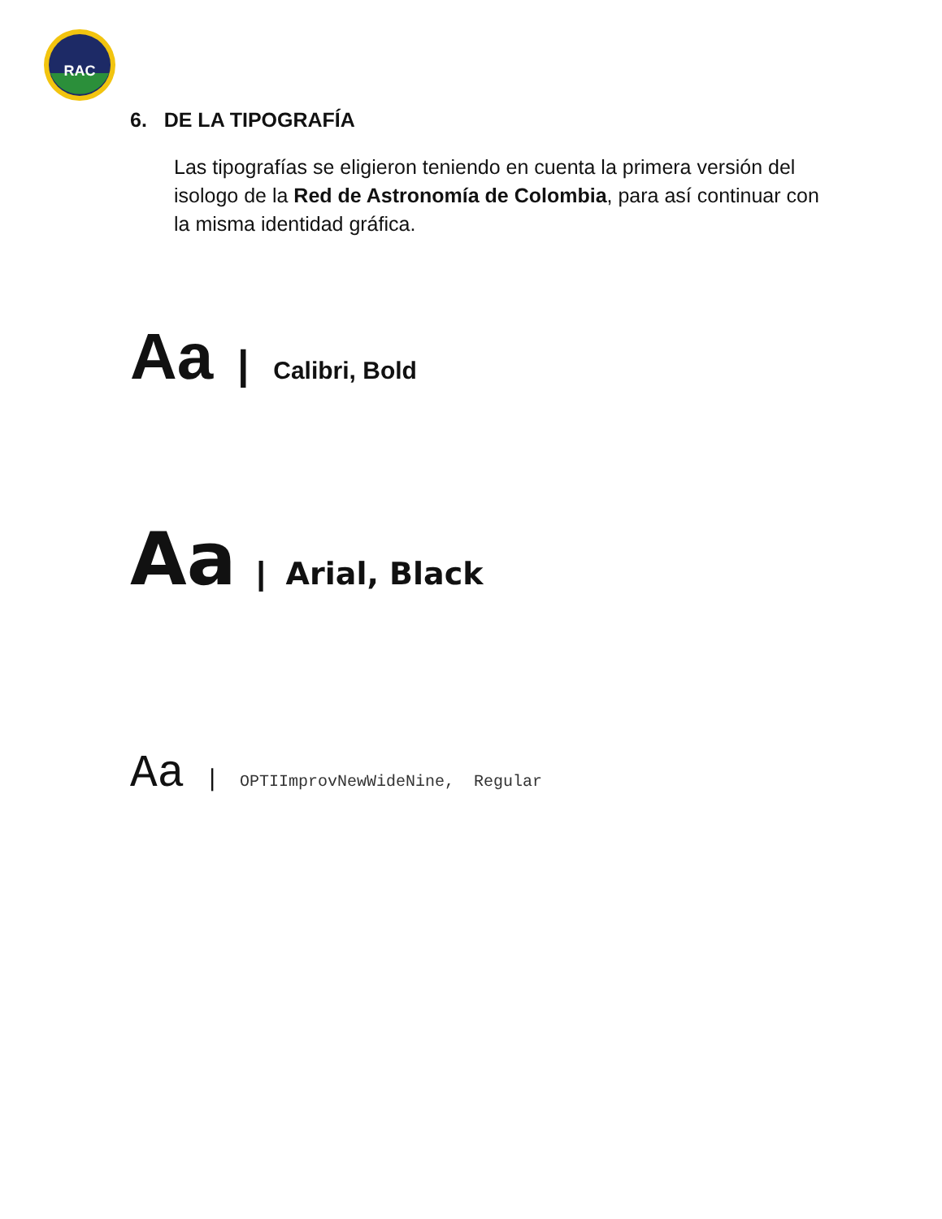RAC
6. DE LA TIPOGRAFÍA
Las tipografías se eligieron teniendo en cuenta la primera versión del isologo de la Red de Astronomía de Colombia, para así continuar con la misma identidad gráfica.
Aa | Calibri, Bold
Aa | Arial, Black
Aa | OPTIImprovNewWideNine, Regular